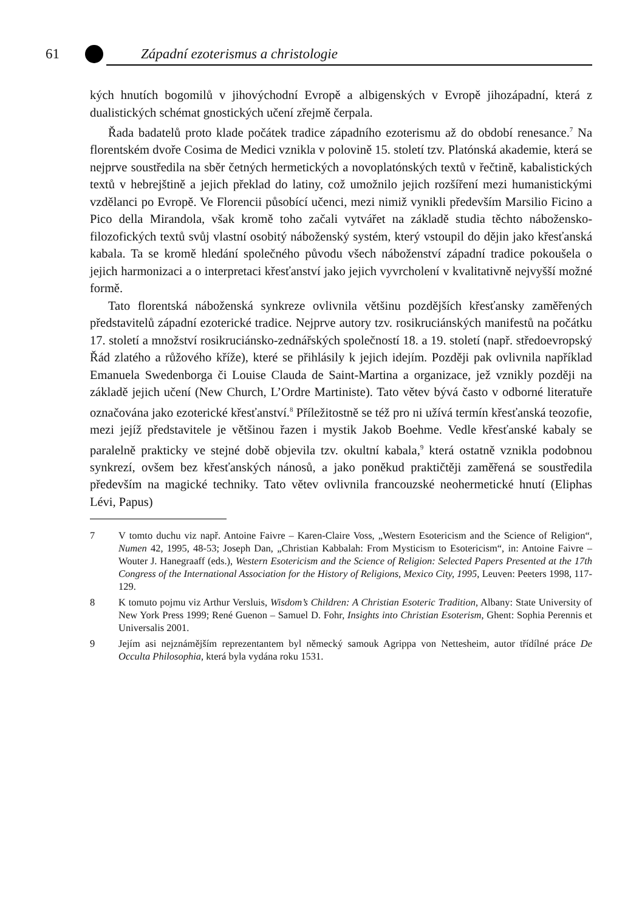61 Západní ezoterismus a christologie
kých hnutích bogomilů v jihovýchodní Evropě a albigenských v Evropě jihozápadní, která z dualistických schémat gnostických učení zřejmě čerpala.
Řada badatelů proto klade počátek tradice západního ezoterismu až do období renesance.<sup>7</sup> Na florentském dvoře Cosima de Medici vznikla v polovině 15. století tzv. Platónská akademie, která se nejprve soustředila na sběr četných hermetických a novoplatónských textů v řečtině, kabalistických textů v hebrejštině a jejich překlad do latiny, což umožnilo jejich rozšíření mezi humanistickými vzdělanci po Evropě. Ve Florencii působící učenci, mezi nimiž vynikli především Marsilio Ficino a Pico della Mirandola, však kromě toho začali vytvářet na základě studia těchto nábožensko-filozofických textů svůj vlastní osobitý náboženský systém, který vstoupil do dějin jako křesťanská kabala. Ta se kromě hledání společného původu všech náboženství západní tradice pokoušela o jejich harmonizaci a o interpretaci křesťanství jako jejich vyvrcholení v kvalitativně nejvyšší možné formě.
Tato florentská náboženská synkreze ovlivnila většinu pozdějších křesťansky zaměřených představitelů západní ezoterické tradice. Nejprve autory tzv. rosikruciánských manifestů na počátku 17. století a množství rosikruciánsko-zednářských společností 18. a 19. století (např. středoevropský Řád zlatého a růžového kříže), které se přihlásily k jejich idejím. Později pak ovlivnila například Emanuela Swedenborga či Louise Clauda de Saint-Martina a organizace, jež vznikly později na základě jejich učení (New Church, L’Ordre Martiniste). Tato větev bývá často v odborné literatuře označována jako ezoterické křesťanství.<sup>8</sup> Příležitostně se též pro ni užívá termín křesťanská teozofie, mezi jejíž představitele je většinou řazen i mystik Jakob Boehme. Vedle křesťanské kabaly se paralelně prakticky ve stejné době objevila tzv. okultní kabala,<sup>9</sup> která ostatně vznikla podobnou synkrezí, ovšem bez křesťanských nánosů, a jako poněkud praktičtěji zaměřená se soustředila především na magické techniky. Tato větev ovlivnila francouzské neohermetické hnutí (Eliphas Lévi, Papus)
7 V tomto duchu viz např. Antoine Faivre – Karen-Claire Voss, „Western Esotericism and the Science of Religion“, Numen 42, 1995, 48-53; Joseph Dan, „Christian Kabbalah: From Mysticism to Esotericism“, in: Antoine Faivre – Wouter J. Hanegraaff (eds.), Western Esotericism and the Science of Religion: Selected Papers Presented at the 17th Congress of the International Association for the History of Religions, Mexico City, 1995, Leuven: Peeters 1998, 117-129.
8 K tomuto pojmu viz Arthur Versluis, Wisdom’s Children: A Christian Esoteric Tradition, Albany: State University of New York Press 1999; René Guenon – Samuel D. Fohr, Insights into Christian Esoterism, Ghent: Sophia Perennis et Universalis 2001.
9 Jejím asi nejznámějším reprezentantem byl německý samouk Agrippa von Nettesheim, autor třídílné práce De Occulta Philosophia, která byla vydána roku 1531.